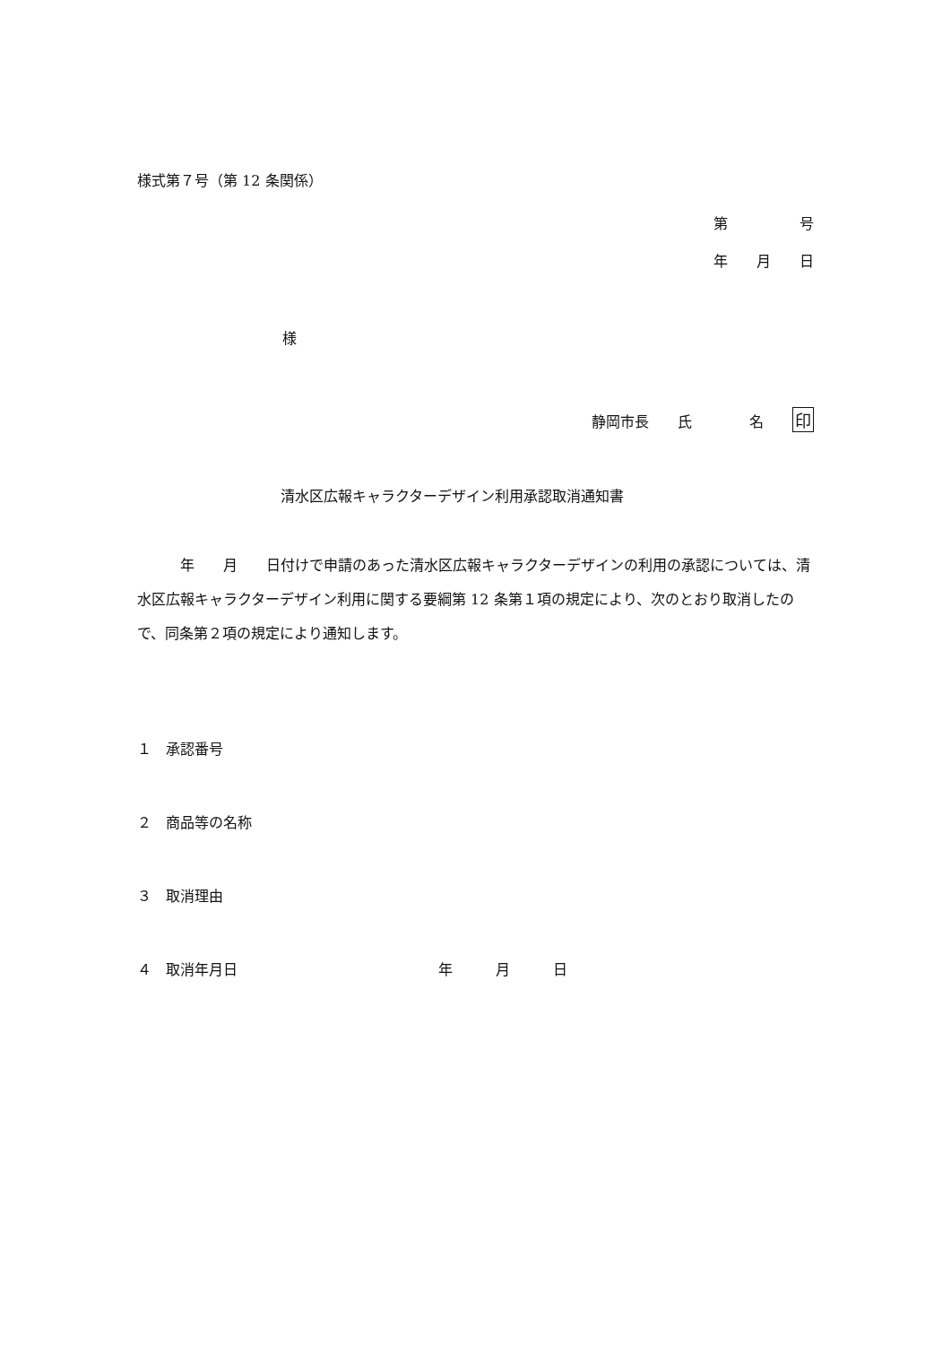様式第７号（第 12 条関係）
第　　　　　号
年　　月　　日
様
静岡市長　　氏　　　　名　　印
清水区広報キャラクターデザイン利用承認取消通知書
　　　年　　月　　日付けで申請のあった清水区広報キャラクターデザインの利用の承認については、清水区広報キャラクターデザイン利用に関する要綱第 12 条第１項の規定により、次のとおり取消したので、同条第２項の規定により通知します。
１　承認番号
２　商品等の名称
３　取消理由
４　取消年月日　　　　　　　　　　　　　　年　　　月　　　日